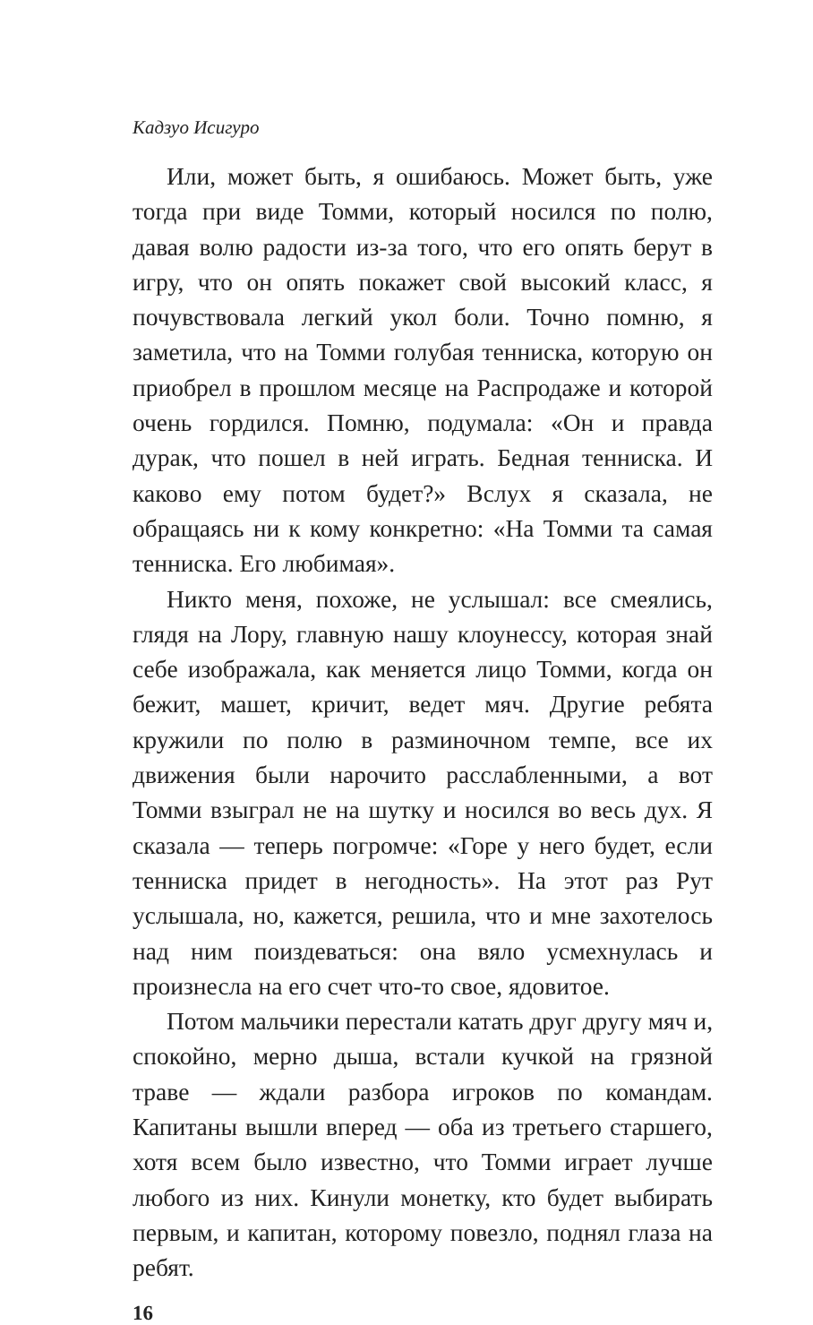Кадзуо Исигуро
Или, может быть, я ошибаюсь. Может быть, уже тогда при виде Томми, который носился по полю, давая волю радости из-за того, что его опять берут в игру, что он опять покажет свой высокий класс, я почувствовала легкий укол боли. Точно помню, я заметила, что на Томми голубая тенниска, которую он приобрел в прошлом месяце на Распродаже и которой очень гордился. Помню, подумала: «Он и правда дурак, что пошел в ней играть. Бедная тенниска. И каково ему потом будет?» Вслух я сказала, не обращаясь ни к кому конкретно: «На Томми та самая тенниска. Его любимая».
Никто меня, похоже, не услышал: все смеялись, глядя на Лору, главную нашу клоунессу, которая знай себе изображала, как меняется лицо Томми, когда он бежит, машет, кричит, ведет мяч. Другие ребята кружили по полю в разминочном темпе, все их движения были нарочито расслабленными, а вот Томми взыграл не на шутку и носился во весь дух. Я сказала — теперь погромче: «Горе у него будет, если тенниска придет в негодность». На этот раз Рут услышала, но, кажется, решила, что и мне захотелось над ним поиздеваться: она вяло усмехнулась и произнесла на его счет что-то свое, ядовитое.
Потом мальчики перестали катать друг другу мяч и, спокойно, мерно дыша, встали кучкой на грязной траве — ждали разбора игроков по командам. Капитаны вышли вперед — оба из третьего старшего, хотя всем было известно, что Томми играет лучше любого из них. Кинули монетку, кто будет выбирать первым, и капитан, которому повезло, поднял глаза на ребят.
16